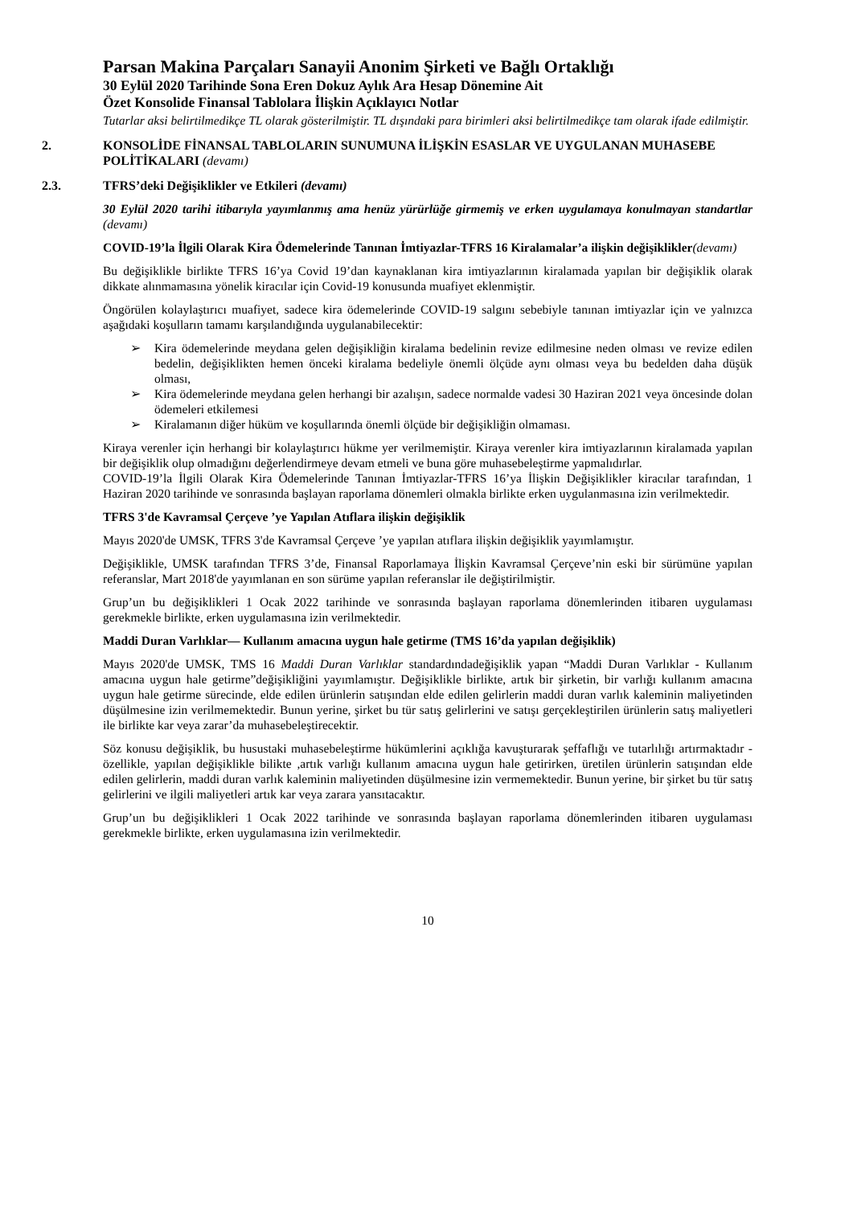Parsan Makina Parçaları Sanayii Anonim Şirketi ve Bağlı Ortaklığı
30 Eylül 2020 Tarihinde Sona Eren Dokuz Aylık Ara Hesap Dönemine Ait
Özet Konsolide Finansal Tablolara İlişkin Açıklayıcı Notlar
Tutarlar aksi belirtilmedikçe TL olarak gösterilmiştir. TL dışındaki para birimleri aksi belirtilmedikçe tam olarak ifade edilmiştir.
2. KONSOLİDE FİNANSAL TABLOLARIN SUNUMUNA İLİŞKİN ESASLAR VE UYGULANAN MUHASEBE POLİTİKALARI (devamı)
2.3. TFRS’deki Değişiklikler ve Etkileri (devamı)
30 Eylül 2020 tarihi itibarıyla yayımlanmış ama henüz yürürlüğe girmemiş ve erken uygulamaya konulmayan standartlar (devamı)
COVID-19’la İlgili Olarak Kira Ödemelerinde Tanınan İmtiyazlar-TFRS 16 Kiralamalar’a ilişkin değişiklikler(devamı)
Bu değişiklikle birlikte TFRS 16’ya Covid 19’dan kaynaklanan kira imtiyazlarının kiralamada yapılan bir değişiklik olarak dikkate alınmamasına yönelik kiracılar için Covid-19 konusunda muafiyet eklenmiştir.
Öngörülen kolaylaştırıcı muafiyet, sadece kira ödemelerinde COVID-19 salgını sebebiyle tanınan imtiyazlar için ve yalnızca aşağıdaki koşulların tamamı karşılandığında uygulanabilecektir:
Kira ödemelerinde meydana gelen değişikliğin kiralama bedelinin revize edilmesine neden olması ve revize edilen bedelin, değişiklikten hemen önceki kiralama bedeliyle önemli ölçüde aynı olması veya bu bedelden daha düşük olması,
Kira ödemelerinde meydana gelen herhangi bir azalışın, sadece normalde vadesi 30 Haziran 2021 veya öncesinde dolan ödemeleri etkilemesi
Kiralamanın diğer hüküm ve koşullarında önemli ölçüde bir değişikliğin olmaması.
Kiraya verenler için herhangi bir kolaylaştırıcı hükme yer verilmemiştir. Kiraya verenler kira imtiyazlarının kiralamada yapılan bir değişiklik olup olmadığını değerlendirmeye devam etmeli ve buna göre muhasebeleştirme yapmalıdırlar.
COVID-19’la İlgili Olarak Kira Ödemelerinde Tanınan İmtiyazlar-TFRS 16’ya İlişkin Değişiklikler kiracılar tarafından, 1 Haziran 2020 tarihinde ve sonrasında başlayan raporlama dönemleri olmakla birlikte erken uygulanmasına izin verilmektedir.
TFRS 3'de Kavramsal Çerçeve ’ye Yapılan Atıflara ilişkin değişiklik
Mayıs 2020'de UMSK, TFRS 3'de Kavramsal Çerçeve ’ye yapılan atıflara ilişkin değişiklik yayımlamıştır.
Değişiklikle, UMSK tarafından TFRS 3’de, Finansal Raporlamaya İlişkin Kavramsal Çerçeve’nin eski bir sürümüne yapılan referanslar, Mart 2018'de yayımlanan en son sürüme yapılan referanslar ile değiştirilmiştir.
Grup’un bu değişiklikleri 1 Ocak 2022 tarihinde ve sonrasında başlayan raporlama dönemlerinden itibaren uygulaması gerekmekle birlikte, erken uygulamasına izin verilmektedir.
Maddi Duran Varlıklar— Kullanım amacına uygun hale getirme (TMS 16’da yapılan değişiklik)
Mayıs 2020'de UMSK, TMS 16 Maddi Duran Varlıklar standardındadeğişiklik yapan “Maddi Duran Varlıklar - Kullanım amacına uygun hale getirme”değişikliğini yayımlamıştır. Değişiklikle birlikte, artık bir şirketin, bir varlığı kullanım amacına uygun hale getirme sürecinde, elde edilen ürünlerin satışından elde edilen gelirlerin maddi duran varlık kaleminin maliyetinden düşülmesine izin verilmemektedir. Bunun yerine, şirket bu tür satış gelirlerini ve satışı gerçekleştirilen ürünlerin satış maliyetleri ile birlikte kar veya zarar’da muhasebeleştirecektir.
Söz konusu değişiklik, bu husustaki muhasebeleştirme hükümlerini açıklığa kavuşturarak şeffaflığı ve tutarlılığı artırmaktadır - özellikle, yapılan değişiklikle bilikte ,artık varlığı kullanım amacına uygun hale getirirken, üretilen ürünlerin satışından elde edilen gelirlerin, maddi duran varlık kaleminin maliyetinden düşülmesine izin vermemektedir. Bunun yerine, bir şirket bu tür satış gelirlerini ve ilgili maliyetleri artık kar veya zarara yansıtacaktır.
Grup’un bu değişiklikleri 1 Ocak 2022 tarihinde ve sonrasında başlayan raporlama dönemlerinden itibaren uygulaması gerekmekle birlikte, erken uygulamasına izin verilmektedir.
10